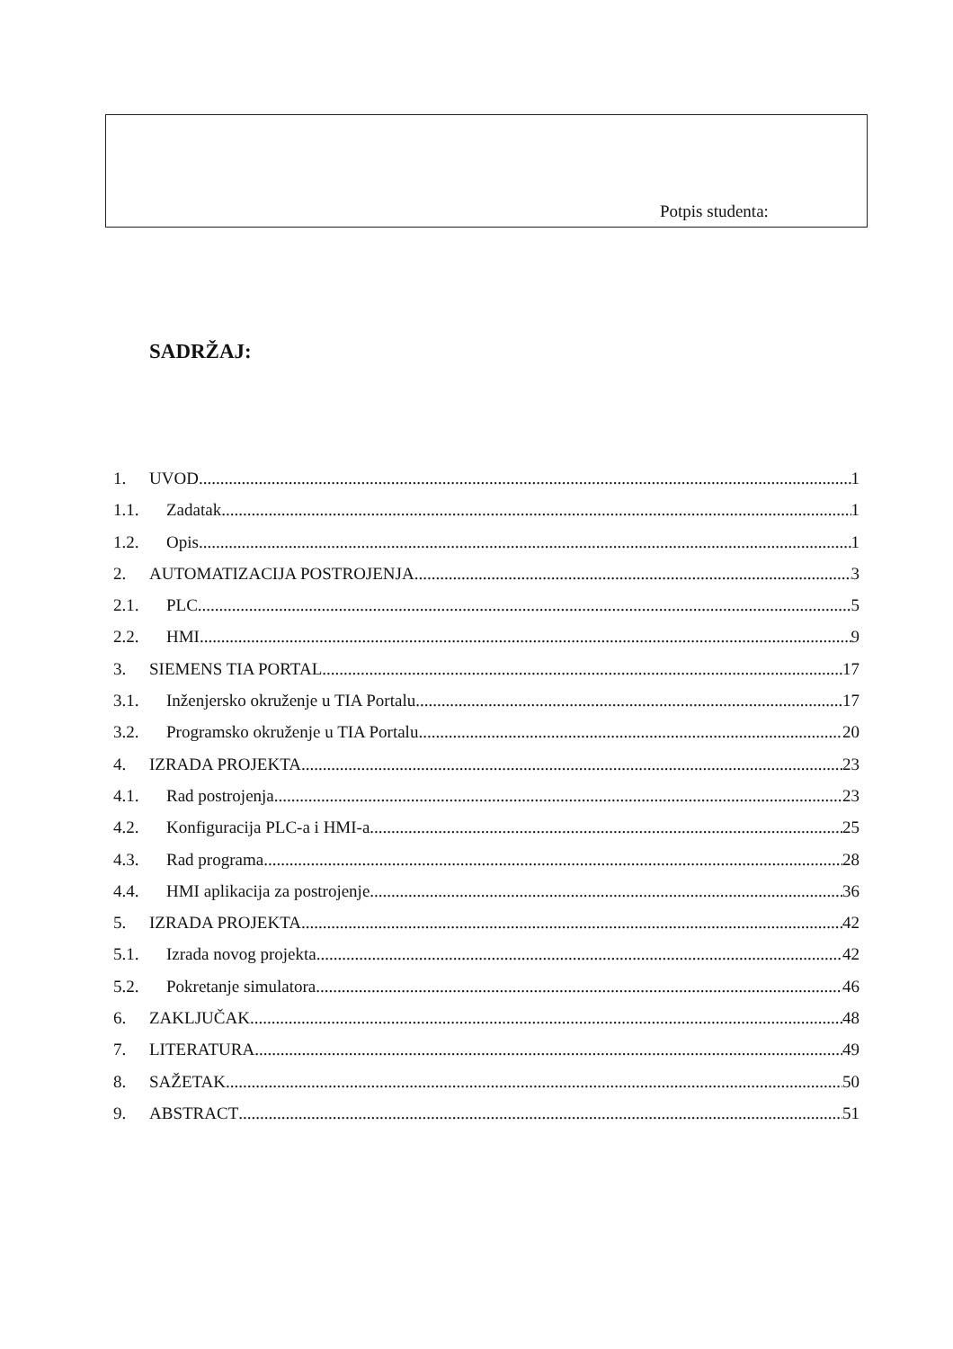Potpis studenta:
SADRŽAJ:
1. UVOD 1
1.1. Zadatak 1
1.2. Opis 1
2. AUTOMATIZACIJA POSTROJENJA 3
2.1. PLC 5
2.2. HMI 9
3. SIEMENS TIA PORTAL 17
3.1. Inženjersko okruženje u TIA Portalu 17
3.2. Programsko okruženje u TIA Portalu 20
4. IZRADA PROJEKTA 23
4.1. Rad postrojenja 23
4.2. Konfiguracija PLC-a i HMI-a 25
4.3. Rad programa 28
4.4. HMI aplikacija za postrojenje 36
5. IZRADA PROJEKTA 42
5.1. Izrada novog projekta 42
5.2. Pokretanje simulatora 46
6. ZAKLJUČAK 48
7. LITERATURA 49
8. SAŽETAK 50
9. ABSTRACT 51